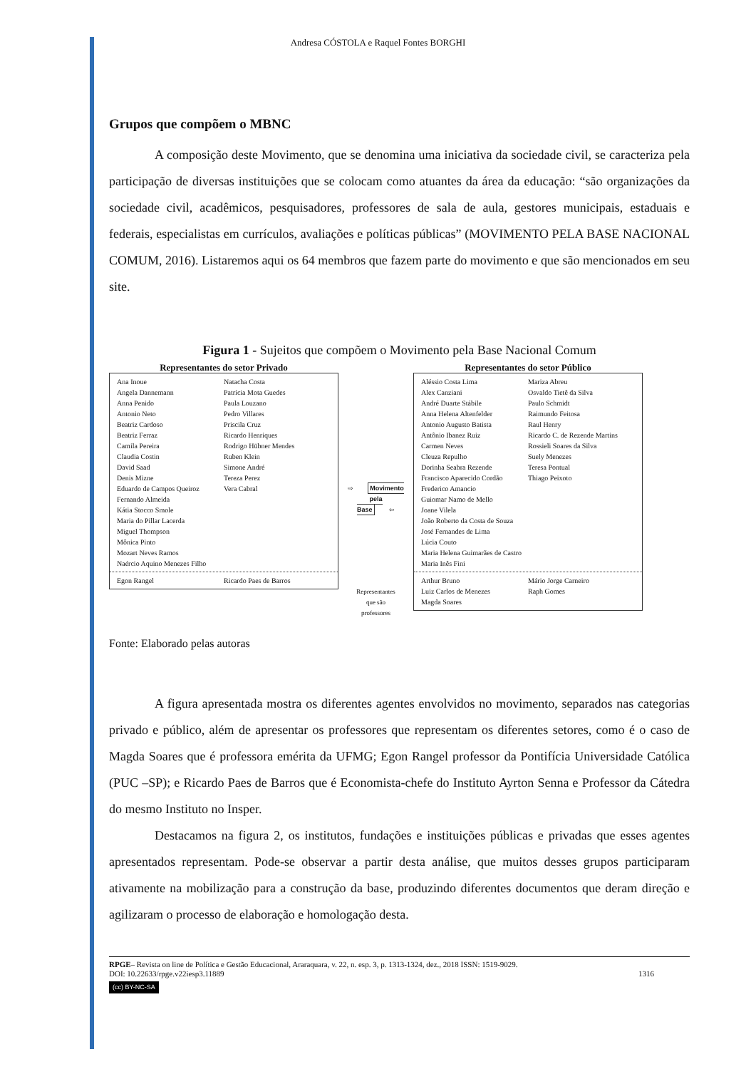Andresa CÓSTOLA e Raquel Fontes BORGHI
Grupos que compõem o MBNC
A composição deste Movimento, que se denomina uma iniciativa da sociedade civil, se caracteriza pela participação de diversas instituições que se colocam como atuantes da área da educação: “são organizações da sociedade civil, acadêmicos, pesquisadores, professores de sala de aula, gestores municipais, estaduais e federais, especialistas em currículos, avaliações e políticas públicas” (MOVIMENTO PELA BASE NACIONAL COMUM, 2016). Listaremos aqui os 64 membros que fazem parte do movimento e que são mencionados em seu site.
Figura 1 - Sujeitos que compõem o Movimento pela Base Nacional Comum
Representantes do setor Privado
Ana Inoue
Angela Dannemann
Anna Penido
Antonio Neto
Beatriz Cardoso
Beatriz Ferraz
Camila Pereira
Claudia Costin
David Saad
Denis Mizne
Eduardo de Campos Queiroz
Fernando Almeida
Kátia Stocco Smole
Maria do Pillar Lacerda
Miguel Thompson
Mônica Pinto
Mozart Neves Ramos
Naércio Aquino Menezes Filho
Natacha Costa
Patrícia Mota Guedes
Paula Louzano
Pedro Villares
Priscila Cruz
Ricardo Henriques
Rodrigo Hübner Mendes
Ruben Klein
Simone André
Tereza Perez
Vera Cabral
Egon Rangel Ricardo Paes de Barros
⇨ Movimento
pela
Base ⇦
Representantes
que são
professores
Representantes do setor Público
Aléssio Costa Lima
Alex Canziani
André Duarte Stábile
Anna Helena Altenfelder
Antonio Augusto Batista
Antônio Ibanez Ruiz
Carmen Neves
Cleuza Repulho
Dorinha Seabra Rezende
Francisco Aparecido Cordão
Frederico Amancio
Guiomar Namo de Mello
Joane Vilela
João Roberto da Costa de Souza
José Fernandes de Lima
Lúcia Couto
Maria Helena Guimarães de Castro
Maria Inês Fini
Mariza Abreu
Osvaldo Tietê da Silva
Paulo Schmidt
Raimundo Feitosa
Raul Henry
Ricardo C. de Rezende Martins
Rossieli Soares da Silva
Suely Menezes
Teresa Pontual
Thiago Peixoto
Arthur Bruno
Luiz Carlos de Menezes
Magda Soares
Mário Jorge Carneiro
Raph Gomes
Fonte: Elaborado pelas autoras
A figura apresentada mostra os diferentes agentes envolvidos no movimento, separados nas categorias privado e público, além de apresentar os professores que representam os diferentes setores, como é o caso de Magda Soares que é professora emérita da UFMG; Egon Rangel professor da Pontifícia Universidade Católica (PUC –SP); e Ricardo Paes de Barros que é Economista-chefe do Instituto Ayrton Senna e Professor da Cátedra do mesmo Instituto no Insper.
Destacamos na figura 2, os institutos, fundações e instituições públicas e privadas que esses agentes apresentados representam. Pode-se observar a partir desta análise, que muitos desses grupos participaram ativamente na mobilização para a construção da base, produzindo diferentes documentos que deram direção e agilizaram o processo de elaboração e homologação desta.
RPGE– Revista on line de Política e Gestão Educacional, Araraquara, v. 22, n. esp. 3, p. 1313-1324, dez., 2018 ISSN: 1519-9029.
DOI: 10.22633/rpge.v22iesp3.11889 1316
(cc) BY-NC-SA